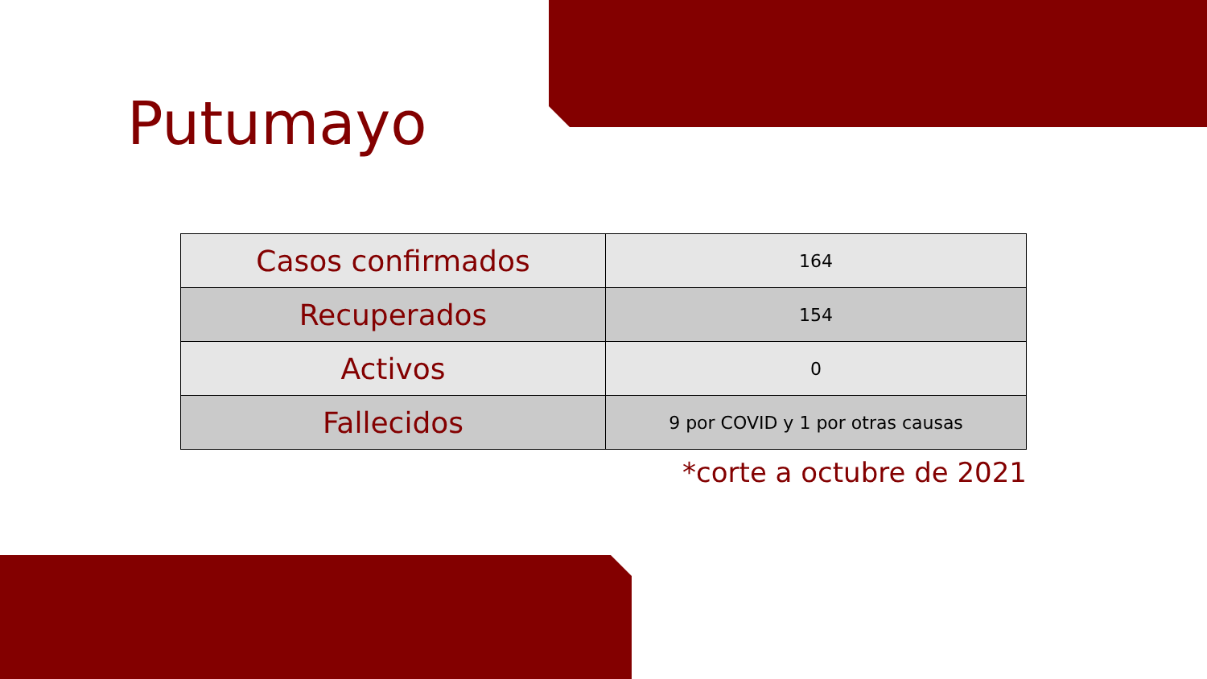Putumayo
| Casos confirmados | 164 |
| Recuperados | 154 |
| Activos | 0 |
| Fallecidos | 9 por COVID y 1 por otras causas |
*corte a octubre de 2021